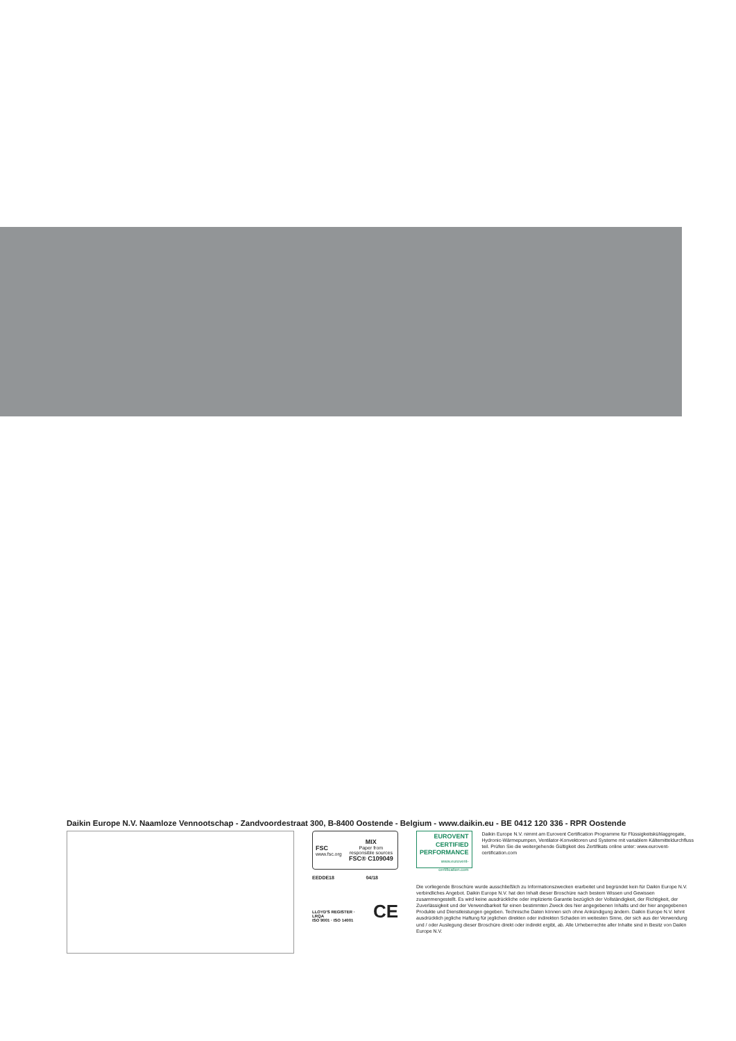Daikin Europe N.V. Naamloze Vennootschap - Zandvoordestraat 300, B-8400 Oostende - Belgium - www.daikin.eu - BE 0412 120 336 - RPR Oostende
FSC
www.fsc.org
MIX
Paper from responsible sources
FSC® C109049
EEDDE18 04/18
LLOYD'S REGISTER · LRQA
ISO 9001 · ISO 14001 CE
EUROVENT
CERTIFIED
PERFORMANCE
www.eurovent-certification.com
Daikin Europe N.V. nimmt am Eurovent Certification Programme für Flüssigkeitskühlaggregate, Hydronic-Wärmepumpen, Ventilator-Konvektoren und Systeme mit variablem Kältemitteldurchfluss teil. Prüfen Sie die weitergehende Gültigkeit des Zertifikats online unter: www.eurovent-certification.com
Die vorliegende Broschüre wurde ausschließlich zu Informationszwecken erarbeitet und begründet kein für Daikin Europe N.V. verbindliches Angebot. Daikin Europe N.V. hat den Inhalt dieser Broschüre nach bestem Wissen und Gewissen zusammengestellt. Es wird keine ausdrückliche oder implizierte Garantie bezüglich der Vollständigkeit, der Richtigkeit, der Zuverlässigkeit und der Verwendbarkeit für einen bestimmten Zweck des hier angegebenen Inhalts und der hier angegebenen Produkte und Dienstleistungen gegeben. Technische Daten können sich ohne Ankündigung ändern. Daikin Europe N.V. lehnt ausdrücklich jegliche Haftung für jeglichen direkten oder indirekten Schaden im weitesten Sinne, der sich aus der Verwendung und / oder Auslegung dieser Broschüre direkt oder indirekt ergibt, ab. Alle Urheberrechte aller Inhalte sind in Besitz von Daikin Europe N.V.